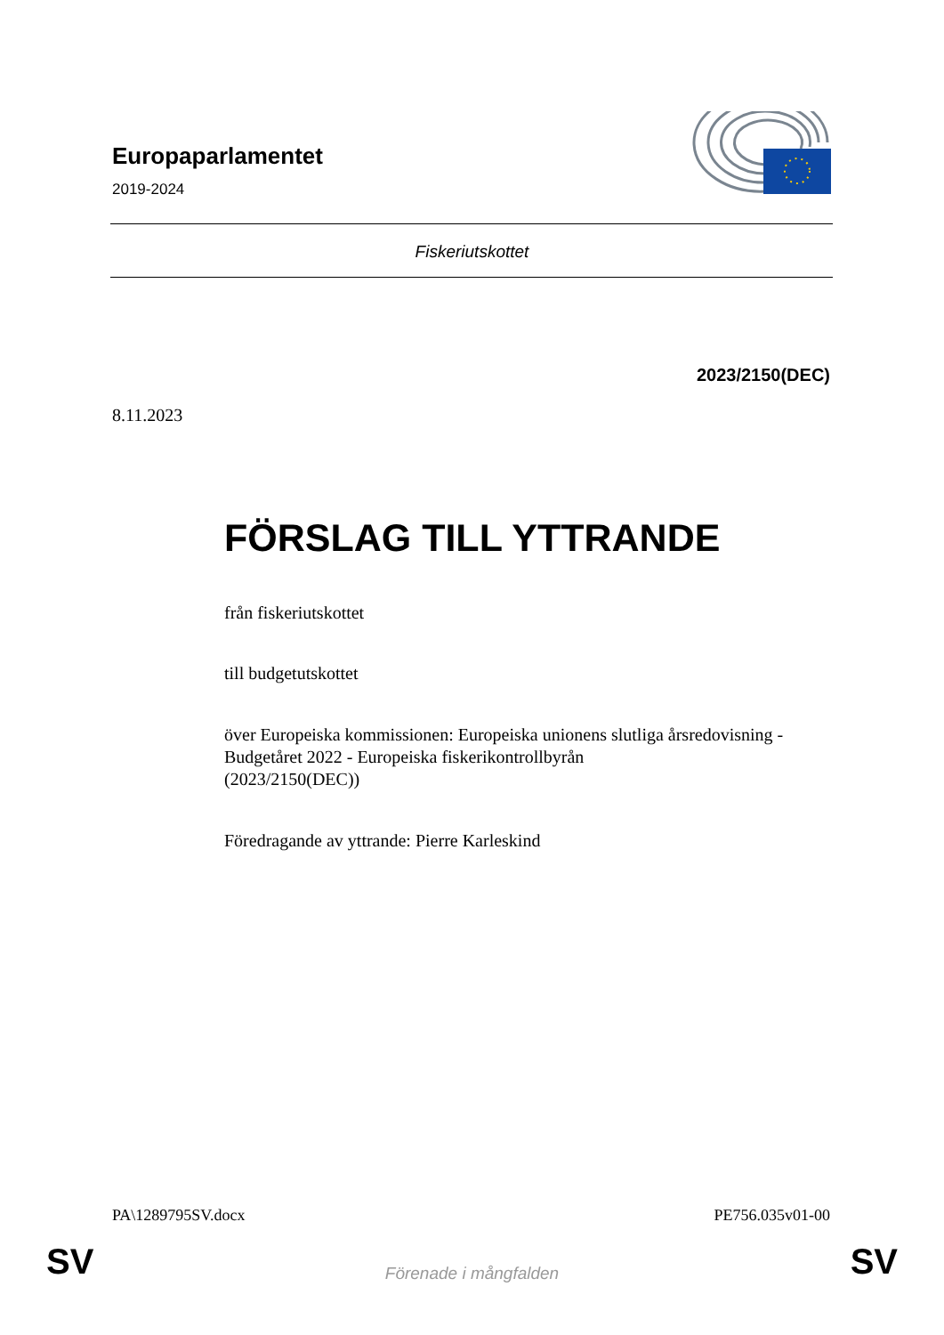Europaparlamentet
2019-2024
Fiskeriutskottet
2023/2150(DEC)
8.11.2023
FÖRSLAG TILL YTTRANDE
från fiskeriutskottet
till budgetutskottet
över Europeiska kommissionen: Europeiska unionens slutliga årsredovisning - Budgetåret 2022 - Europeiska fiskerikontrollbyrån
(2023/2150(DEC))
Föredragande av yttrande: Pierre Karleskind
PA\1289795SV.docx PE756.035v01-00
SV Förenade i mångfalden SV